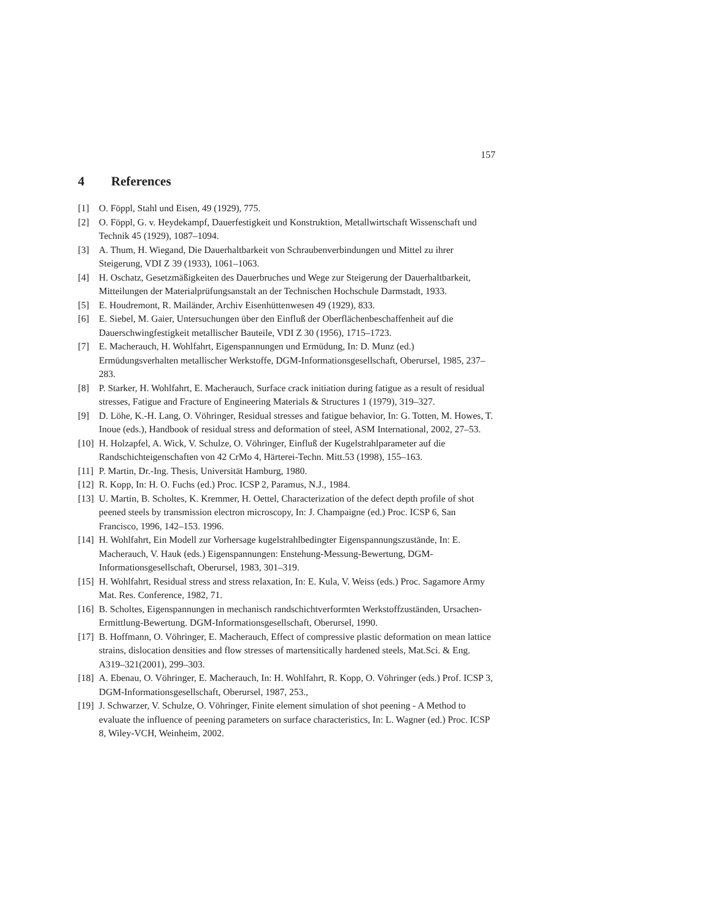157
4 References
[1] O. Föppl, Stahl und Eisen, 49 (1929), 775.
[2] O. Föppl, G. v. Heydekampf, Dauerfestigkeit und Konstruktion, Metallwirtschaft Wissenschaft und Technik 45 (1929), 1087–1094.
[3] A. Thum, H. Wiegand, Die Dauerhaltbarkeit von Schraubenverbindungen und Mittel zu ihrer Steigerung, VDI Z 39 (1933), 1061–1063.
[4] H. Oschatz, Gesetzmäßigkeiten des Dauerbruches und Wege zur Steigerung der Dauerhaltbarkeit, Mitteilungen der Materialprüfungsanstalt an der Technischen Hochschule Darmstadt, 1933.
[5] E. Houdremont, R. Mailänder, Archiv Eisenhüttenwesen 49 (1929), 833.
[6] E. Siebel, M. Gaier, Untersuchungen über den Einfluß der Oberflächenbeschaffenheit auf die Dauerschwingfestigkeit metallischer Bauteile, VDI Z 30 (1956), 1715–1723.
[7] E. Macherauch, H. Wohlfahrt, Eigenspannungen und Ermüdung, In: D. Munz (ed.) Ermüdungsverhalten metallischer Werkstoffe, DGM-Informationsgesellschaft, Oberursel, 1985, 237–283.
[8] P. Starker, H. Wohlfahrt, E. Macherauch, Surface crack initiation during fatigue as a result of residual stresses, Fatigue and Fracture of Engineering Materials & Structures 1 (1979), 319–327.
[9] D. Löhe, K.-H. Lang, O. Vöhringer, Residual stresses and fatigue behavior, In: G. Totten, M. Howes, T. Inoue (eds.), Handbook of residual stress and deformation of steel, ASM International, 2002, 27–53.
[10]
H. Holzapfel, A. Wick, V. Schulze, O. Vöhringer, Einfluß der Kugelstrahlparameter auf die Randschichteigenschaften von 42 CrMo 4, Härterei-Techn. Mitt.53 (1998), 155–163.
[11]
P. Martin, Dr.-Ing. Thesis, Universität Hamburg, 1980.
[12]
R. Kopp, In: H. O. Fuchs (ed.) Proc. ICSP 2, Paramus, N.J., 1984.
[13]
U. Martin, B. Scholtes, K. Kremmer, H. Oettel, Characterization of the defect depth profile of shot peened steels by transmission electron microscopy, In: J. Champaigne (ed.) Proc. ICSP 6, San Francisco, 1996, 142–153. 1996.
[14]
H. Wohlfahrt, Ein Modell zur Vorhersage kugelstrahlbedingter Eigenspannungszustände, In: E. Macherauch, V. Hauk (eds.) Eigenspannungen: Enstehung-Messung-Bewertung, DGM-Informationsgesellschaft, Oberursel, 1983, 301–319.
[15]
H. Wohlfahrt, Residual stress and stress relaxation, In: E. Kula, V. Weiss (eds.) Proc. Sagamore Army Mat. Res. Conference, 1982, 71.
[16]
B. Scholtes, Eigenspannungen in mechanisch randschichtverformten Werkstoffzuständen, Ursachen-Ermittlung-Bewertung. DGM-Informationsgesellschaft, Oberursel, 1990.
[17]
B. Hoffmann, O. Vöhringer, E. Macherauch, Effect of compressive plastic deformation on mean lattice strains, dislocation densities and flow stresses of martensitically hardened steels, Mat.Sci. & Eng. A319–321(2001), 299–303.
[18]
A. Ebenau, O. Vöhringer, E. Macherauch, In: H. Wohlfahrt, R. Kopp, O. Vöhringer (eds.) Prof. ICSP 3, DGM-Informationsgesellschaft, Oberursel, 1987, 253.,
[19]
J. Schwarzer, V. Schulze, O. Vöhringer, Finite element simulation of shot peening - A Method to evaluate the influence of peening parameters on surface characteristics, In: L. Wagner (ed.) Proc. ICSP 8, Wiley-VCH, Weinheim, 2002.